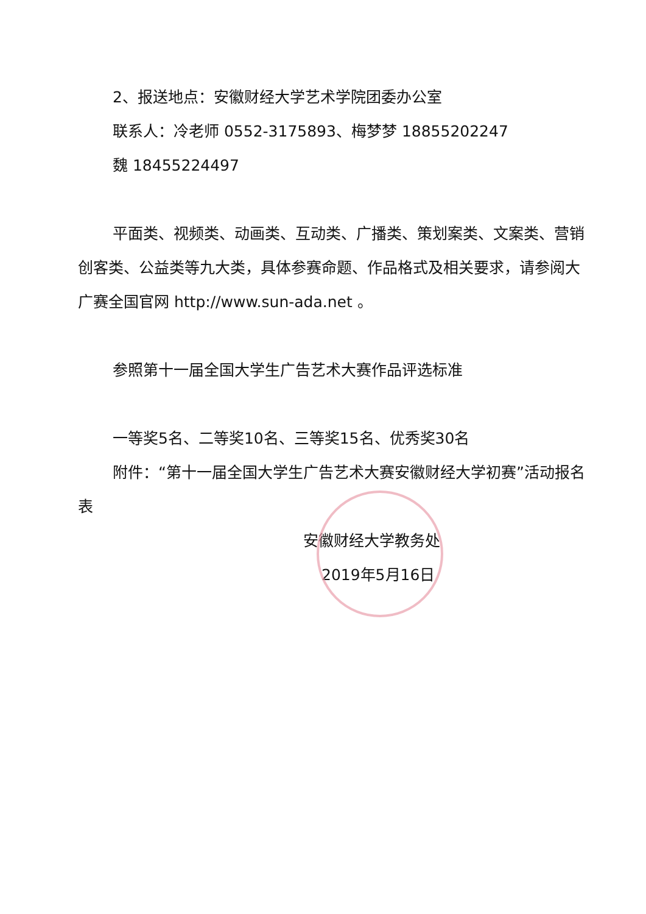2、报送地点：安徽财经大学艺术学院团委办公室
联系人：冷老师 0552-3175893、梅梦梦 18855202247
魏 18455224497
平面类、视频类、动画类、互动类、广播类、策划案类、文案类、营销创客类、公益类等九大类，具体参赛命题、作品格式及相关要求，请参阅大广赛全国官网 http://www.sun-ada.net 。
参照第十一届全国大学生广告艺术大赛作品评选标准
一等奖5名、二等奖10名、三等奖15名、优秀奖30名
附件：“第十一届全国大学生广告艺术大赛安徽财经大学初赛”活动报名表
安徽财经大学教务处
2019年5月16日